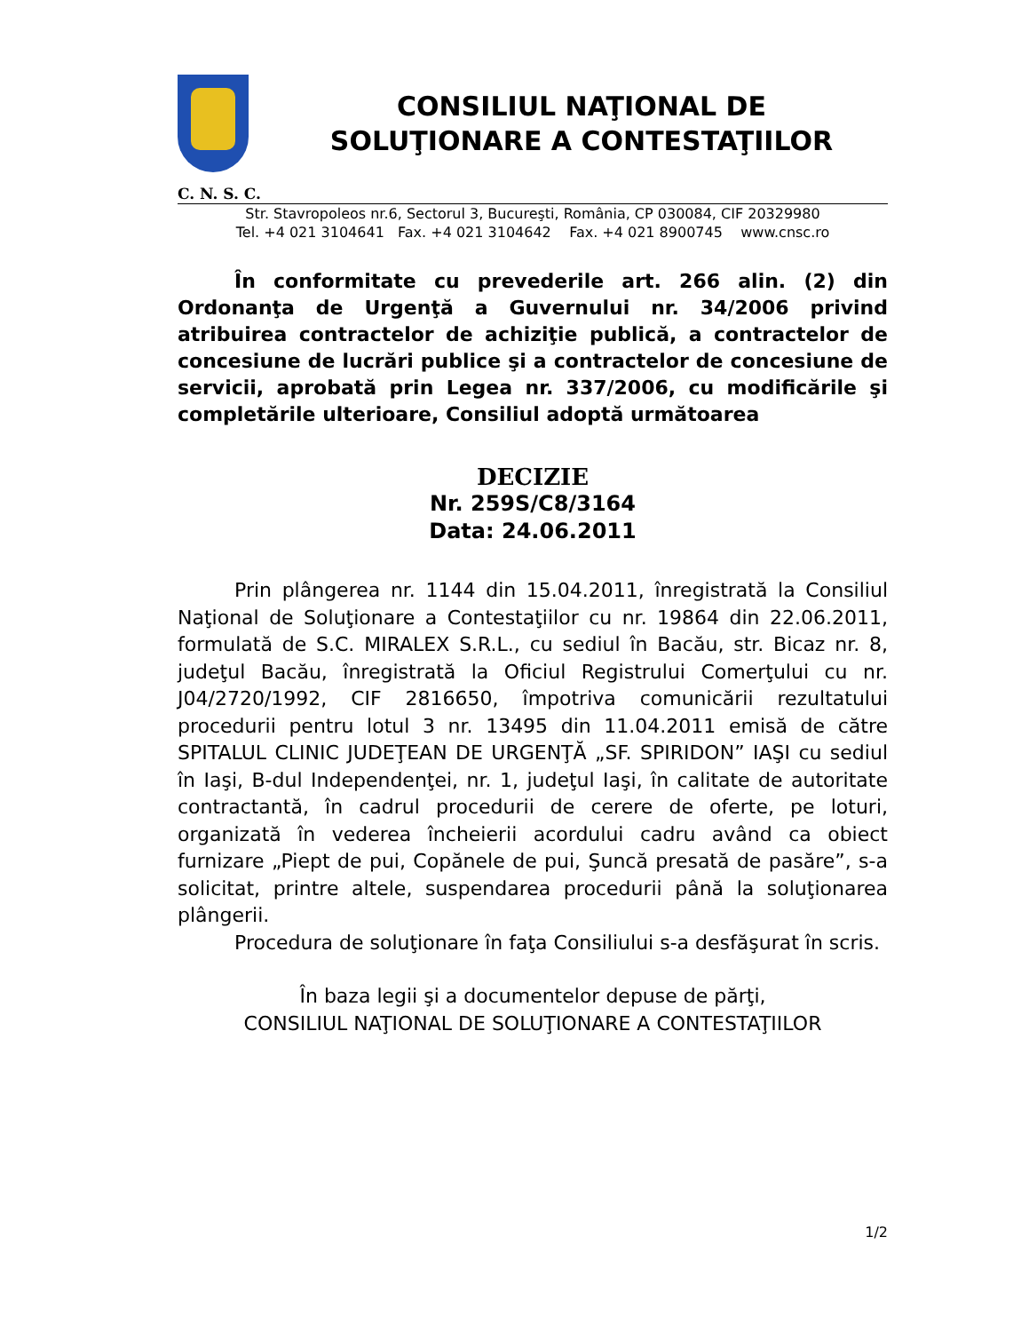CONSILIUL NAŢIONAL DE
SOLUŢIONARE A CONTESTAŢIILOR
C. N. S. C.
Str. Stavropoleos nr.6, Sectorul 3, Bucureşti, România, CP 030084, CIF 20329980
Tel. +4 021 3104641 Fax. +4 021 3104642 Fax. +4 021 8900745 www.cnsc.ro
În conformitate cu prevederile art. 266 alin. (2) din Ordonanţa de Urgenţă a Guvernului nr. 34/2006 privind atribuirea contractelor de achiziţie publică, a contractelor de concesiune de lucrări publice şi a contractelor de concesiune de servicii, aprobată prin Legea nr. 337/2006, cu modificările şi completările ulterioare, Consiliul adoptă următoarea
DECIZIE
Nr. 259S/C8/3164
Data: 24.06.2011
Prin plângerea nr. 1144 din 15.04.2011, înregistrată la Consiliul Naţional de Soluţionare a Contestaţiilor cu nr. 19864 din 22.06.2011, formulată de S.C. MIRALEX S.R.L., cu sediul în Bacău, str. Bicaz nr. 8, judeţul Bacău, înregistrată la Oficiul Registrului Comerţului cu nr. J04/2720/1992, CIF 2816650, împotriva comunicării rezultatului procedurii pentru lotul 3 nr. 13495 din 11.04.2011 emisă de către SPITALUL CLINIC JUDEŢEAN DE URGENŢĂ „SF. SPIRIDON” IAŞI cu sediul în Iaşi, B-dul Independenţei, nr. 1, judeţul Iaşi, în calitate de autoritate contractantă, în cadrul procedurii de cerere de oferte, pe loturi, organizată în vederea încheierii acordului cadru având ca obiect furnizare „Piept de pui, Copănele de pui, Şuncă presată de pasăre”, s-a solicitat, printre altele, suspendarea procedurii până la soluţionarea plângerii.
Procedura de soluţionare în faţa Consiliului s-a desfăşurat în scris.
În baza legii şi a documentelor depuse de părţi,
CONSILIUL NAŢIONAL DE SOLUŢIONARE A CONTESTAŢIILOR
1/2